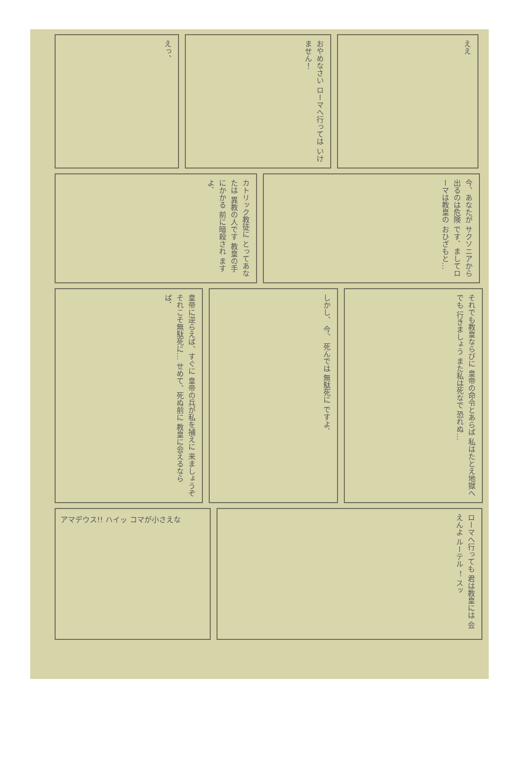えっ、
おやめなさい ローマへ行っては いけません！
ええ
カトリック教徒に とってあなたは 異教の人です 教皇の手にかかる 前に暗殺され ますよ．
今、あなたが サクソニアから 出るのは危険 です．ましてローマは教皇の おひざもと…
皇帝に逆らえば、すぐに 皇帝の兵が私を捕えに 来ましょうぞ それこそ無駄死に… せめて、死ぬ前に 教皇に会えるなら ば．
しかし、 今、 死んでは 無駄死に ですよ．
それでも教皇ならびに 皇帝の命令とあらば 私はたとえ地獄へでも 行きましょう また私は死なで 恐れぬ…
アマデウス!! ハイッ コマが小さえな
ローマへ行っても 君は教皇には 会えんよ ルーテル ！ スッ